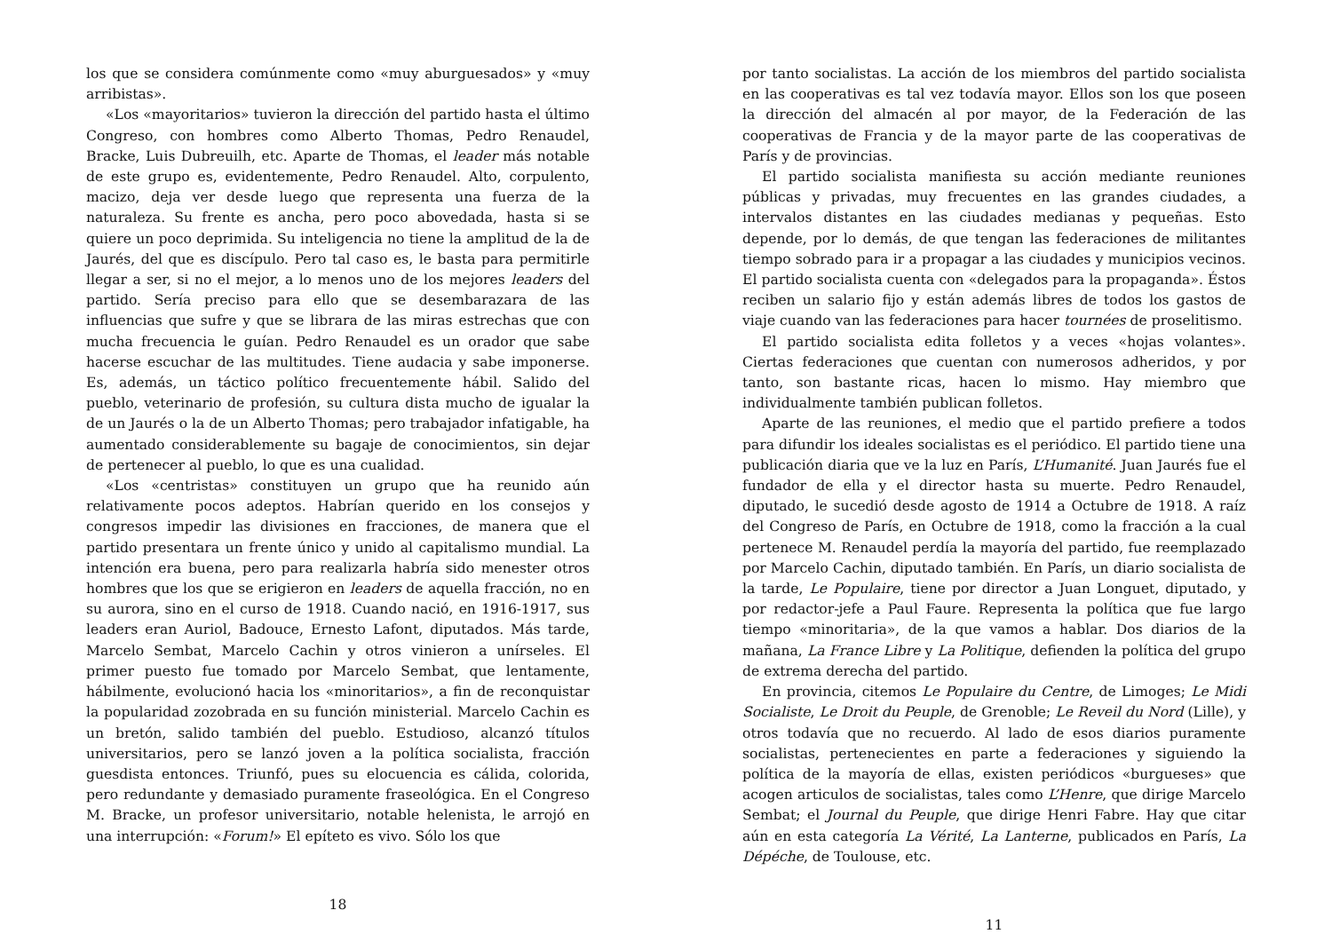los que se considera comúnmente como «muy aburguesados» y «muy arribistas».
«Los «mayoritarios» tuvieron la dirección del partido hasta el último Congreso, con hombres como Alberto Thomas, Pedro Renaudel, Bracke, Luis Dubreuilh, etc. Aparte de Thomas, el leader más notable de este grupo es, evidentemente, Pedro Renaudel. Alto, corpulento, macizo, deja ver desde luego que representa una fuerza de la naturaleza. Su frente es ancha, pero poco abovedada, hasta si se quiere un poco deprimida. Su inteligencia no tiene la amplitud de la de Jaurés, del que es discípulo. Pero tal caso es, le basta para permitirle llegar a ser, si no el mejor, a lo menos uno de los mejores leaders del partido. Sería preciso para ello que se desembarazara de las influencias que sufre y que se librara de las miras estrechas que con mucha frecuencia le guían. Pedro Renaudel es un orador que sabe hacerse escuchar de las multitudes. Tiene audacia y sabe imponerse. Es, además, un táctico político frecuentemente hábil. Salido del pueblo, veterinario de profesión, su cultura dista mucho de igualar la de un Jaurés o la de un Alberto Thomas; pero trabajador infatigable, ha aumentado considerablemente su bagaje de conocimientos, sin dejar de pertenecer al pueblo, lo que es una cualidad.
«Los «centristas» constituyen un grupo que ha reunido aún relativamente pocos adeptos. Habrían querido en los consejos y congresos impedir las divisiones en fracciones, de manera que el partido presentara un frente único y unido al capitalismo mundial. La intención era buena, pero para realizarla habría sido menester otros hombres que los que se erigieron en leaders de aquella fracción, no en su aurora, sino en el curso de 1918. Cuando nació, en 1916-1917, sus leaders eran Auriol, Badouce, Ernesto Lafont, diputados. Más tarde, Marcelo Sembat, Marcelo Cachin y otros vinieron a unírseles. El primer puesto fue tomado por Marcelo Sembat, que lentamente, hábilmente, evolucionó hacia los «minoritarios», a fin de reconquistar la popularidad zozobrada en su función ministerial. Marcelo Cachin es un bretón, salido también del pueblo. Estudioso, alcanzó títulos universitarios, pero se lanzó joven a la política socialista, fracción guesdista entonces. Triunfó, pues su elocuencia es cálida, colorida, pero redundante y demasiado puramente fraseológica. En el Congreso M. Bracke, un profesor universitario, notable helenista, le arrojó en una interrupción: «Forum!» El epíteto es vivo. Sólo los que
18
por tanto socialistas. La acción de los miembros del partido socialista en las cooperativas es tal vez todavía mayor. Ellos son los que poseen la dirección del almacén al por mayor, de la Federación de las cooperativas de Francia y de la mayor parte de las cooperativas de París y de provincias.
El partido socialista manifiesta su acción mediante reuniones públicas y privadas, muy frecuentes en las grandes ciudades, a intervalos distantes en las ciudades medianas y pequeñas. Esto depende, por lo demás, de que tengan las federaciones de militantes tiempo sobrado para ir a propagar a las ciudades y municipios vecinos. El partido socialista cuenta con «delegados para la propaganda». Éstos reciben un salario fijo y están además libres de todos los gastos de viaje cuando van las federaciones para hacer tournées de proselitismo.
El partido socialista edita folletos y a veces «hojas volantes». Ciertas federaciones que cuentan con numerosos adheridos, y por tanto, son bastante ricas, hacen lo mismo. Hay miembro que individualmente también publican folletos.
Aparte de las reuniones, el medio que el partido prefiere a todos para difundir los ideales socialistas es el periódico. El partido tiene una publicación diaria que ve la luz en París, L’Humanité. Juan Jaurés fue el fundador de ella y el director hasta su muerte. Pedro Renaudel, diputado, le sucedió desde agosto de 1914 a Octubre de 1918. A raíz del Congreso de París, en Octubre de 1918, como la fracción a la cual pertenece M. Renaudel perdía la mayoría del partido, fue reemplazado por Marcelo Cachin, diputado también. En París, un diario socialista de la tarde, Le Populaire, tiene por director a Juan Longuet, diputado, y por redactor-jefe a Paul Faure. Representa la política que fue largo tiempo «minoritaria», de la que vamos a hablar. Dos diarios de la mañana, La France Libre y La Politique, defienden la política del grupo de extrema derecha del partido.
En provincia, citemos Le Populaire du Centre, de Limoges; Le Midi Socialiste, Le Droit du Peuple, de Grenoble; Le Reveil du Nord (Lille), y otros todavía que no recuerdo. Al lado de esos diarios puramente socialistas, pertenecientes en parte a federaciones y siguiendo la política de la mayoría de ellas, existen periódicos «burgueses» que acogen articulos de socialistas, tales como L’Henre, que dirige Marcelo Sembat; el Journal du Peuple, que dirige Henri Fabre. Hay que citar aún en esta categoría La Vérité, La Lanterne, publicados en París, La Dépéche, de Toulouse, etc.
11